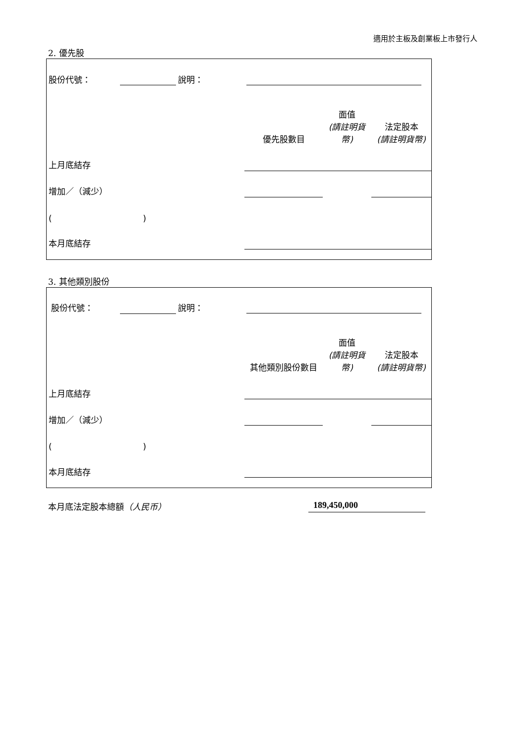適用於主板及創業板上市發行人
2. 優先股
| 股份代號： | | 說明： | | | |
| | | | 優先股數目 | 面值 (請註明貨幣) | 法定股本 (請註明貨幣) |
| 上月底結存 | | | | | |
| 增加／（減少） | | | | | |
| ( ) | | | | | |
| 本月底結存 | | | | | |
3. 其他類別股份
| 股份代號： | | 說明： | | | |
| | | | 其他類別股份數目 | 面值 (請註明貨幣) | 法定股本 (請註明貨幣) |
| 上月底結存 | | | | | |
| 增加／（減少） | | | | | |
| ( ) | | | | | |
| 本月底結存 | | | | | |
本月底法定股本總額（人民币） 189,450,000